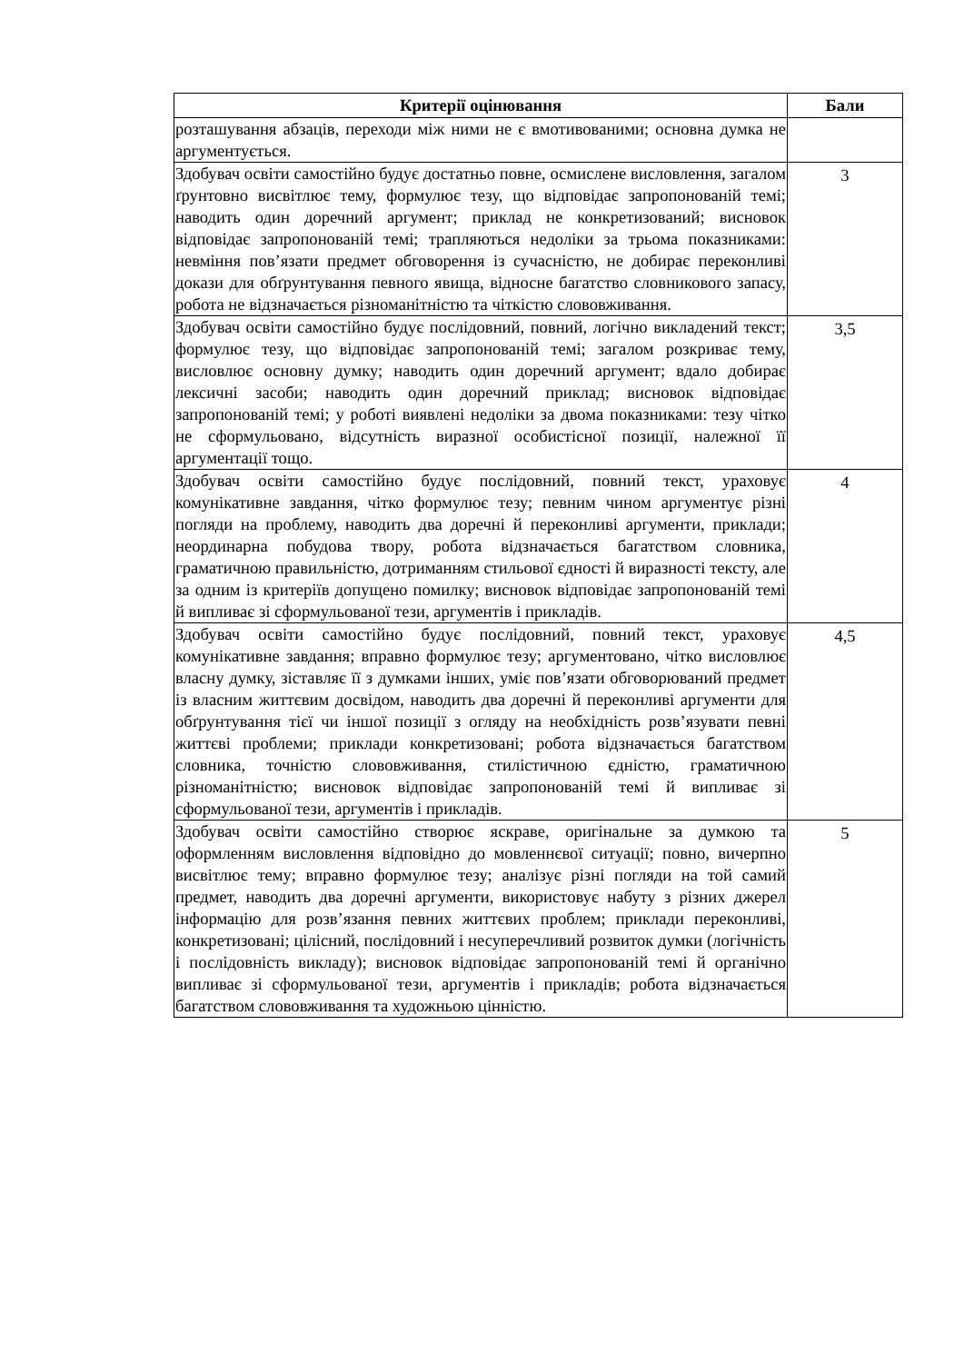| Критерії оцінювання | Бали |
| --- | --- |
| розташування абзаців, переходи між ними не є вмотивованими; основна думка не аргументується. | |
| Здобувач освіти самостійно будує достатньо повне, осмислене висловлення, загалом ґрунтовно висвітлює тему, формулює тезу, що відповідає запропонованій темі; наводить один доречний аргумент; приклад не конкретизований; висновок відповідає запропонованій темі; трапляються недоліки за трьома показниками: невміння пов’язати предмет обговорення із сучасністю, не добирає переконливі докази для обґрунтування певного явища, відносне багатство словникового запасу, робота не відзначається різноманітністю та чіткістю слововживання. | 3 |
| Здобувач освіти самостійно будує послідовний, повний, логічно викладений текст; формулює тезу, що відповідає запропонованій темі; загалом розкриває тему, висловлює основну думку; наводить один доречний аргумент; вдало добирає лексичні засоби; наводить один доречний приклад; висновок відповідає запропонованій темі; у роботі виявлені недоліки за двома показниками: тезу чітко не сформульовано, відсутність виразної особистісної позиції, належної її аргументації тощо. | 3,5 |
| Здобувач освіти самостійно будує послідовний, повний текст, ураховує комунікативне завдання, чітко формулює тезу; певним чином аргументує різні погляди на проблему, наводить два доречні й переконливі аргументи, приклади; неординарна побудова твору, робота відзначається багатством словника, граматичною правильністю, дотриманням стильової єдності й виразності тексту, але за одним із критеріїв допущено помилку; висновок відповідає запропонованій темі й випливає зі сформульованої тези, аргументів і прикладів. | 4 |
| Здобувач освіти самостійно будує послідовний, повний текст, ураховує комунікативне завдання; вправно формулює тезу; аргументовано, чітко висловлює власну думку, зіставляє її з думками інших, уміє пов’язати обговорюваний предмет із власним життєвим досвідом, наводить два доречні й переконливі аргументи для обґрунтування тієї чи іншої позиції з огляду на необхідність розв’язувати певні життєві проблеми; приклади конкретизовані; робота відзначається багатством словника, точністю слововживання, стилістичною єдністю, граматичною різноманітністю; висновок відповідає запропонованій темі й випливає зі сформульованої тези, аргументів і прикладів. | 4,5 |
| Здобувач освіти самостійно створює яскраве, оригінальне за думкою та оформленням висловлення відповідно до мовленнєвої ситуації; повно, вичерпно висвітлює тему; вправно формулює тезу; аналізує різні погляди на той самий предмет, наводить два доречні аргументи, використовує набуту з різних джерел інформацію для розв’язання певних життєвих проблем; приклади переконливі, конкретизовані; цілісний, послідовний і несуперечливий розвиток думки (логічність і послідовність викладу); висновок відповідає запропонованій темі й органічно випливає зі сформульованої тези, аргументів і прикладів; робота відзначається багатством слововживання та художньою цінністю. | 5 |